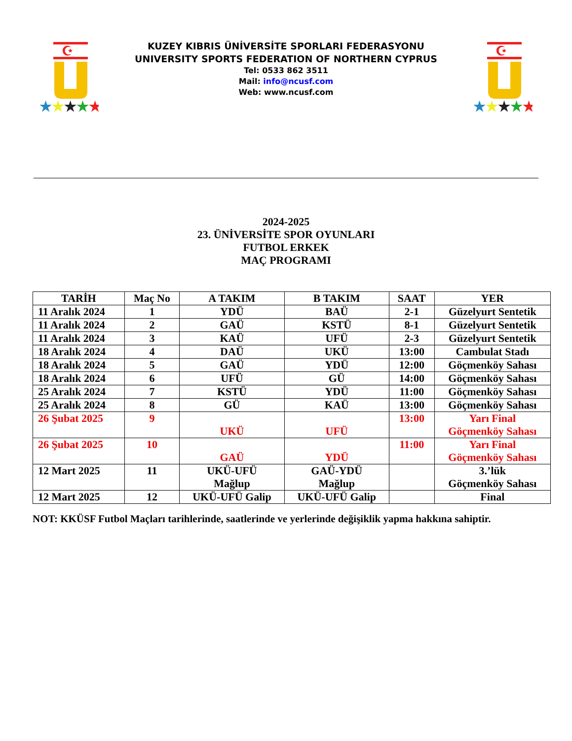☪
★★★★★
KUZEY KIBRIS ÜNİVERSİTE SPORLARI FEDERASYONU
UNIVERSITY SPORTS FEDERATION OF NORTHERN CYPRUS
Tel: 0533 862 3511
Mail: info@ncusf.com
Web: www.ncusf.com
☪
★★★★★
2024-2025
23. ÜNİVERSİTE SPOR OYUNLARI
FUTBOL ERKEK
MAÇ PROGRAMI
| TARİH | Maç No | A TAKIM | B TAKIM | SAAT | YER |
| --- | --- | --- | --- | --- | --- |
| 11 Aralık 2024 | 1 | YDÜ | BAÜ | 2-1 | Güzelyurt Sentetik |
| 11 Aralık 2024 | 2 | GAÜ | KSTÜ | 8-1 | Güzelyurt Sentetik |
| 11 Aralık 2024 | 3 | KAÜ | UFÜ | 2-3 | Güzelyurt Sentetik |
| 18 Aralık 2024 | 4 | DAÜ | UKÜ | 13:00 | Cambulat Stadı |
| 18 Aralık 2024 | 5 | GAÜ | YDÜ | 12:00 | Göçmenköy Sahası |
| 18 Aralık 2024 | 6 | UFÜ | GÜ | 14:00 | Göçmenköy Sahası |
| 25 Aralık 2024 | 7 | KSTÜ | YDÜ | 11:00 | Göçmenköy Sahası |
| 25 Aralık 2024 | 8 | GÜ | KAÜ | 13:00 | Göçmenköy Sahası |
| 26 Şubat 2025 | 9 | UKÜ | UFÜ | 13:00 | Yarı Final Göçmenköy Sahası |
| 26 Şubat 2025 | 10 | GAÜ | YDÜ | 11:00 | Yarı Final Göçmenköy Sahası |
| 12 Mart 2025 | 11 | UKÜ-UFÜ Mağlup | GAÜ-YDÜ Mağlup | | 3.’lük Göçmenköy Sahası |
| 12 Mart 2025 | 12 | UKÜ-UFÜ Galip | UKÜ-UFÜ Galip | | Final |
NOT: KKÜSF Futbol Maçları tarihlerinde, saatlerinde ve yerlerinde değişiklik yapma hakkına sahiptir.